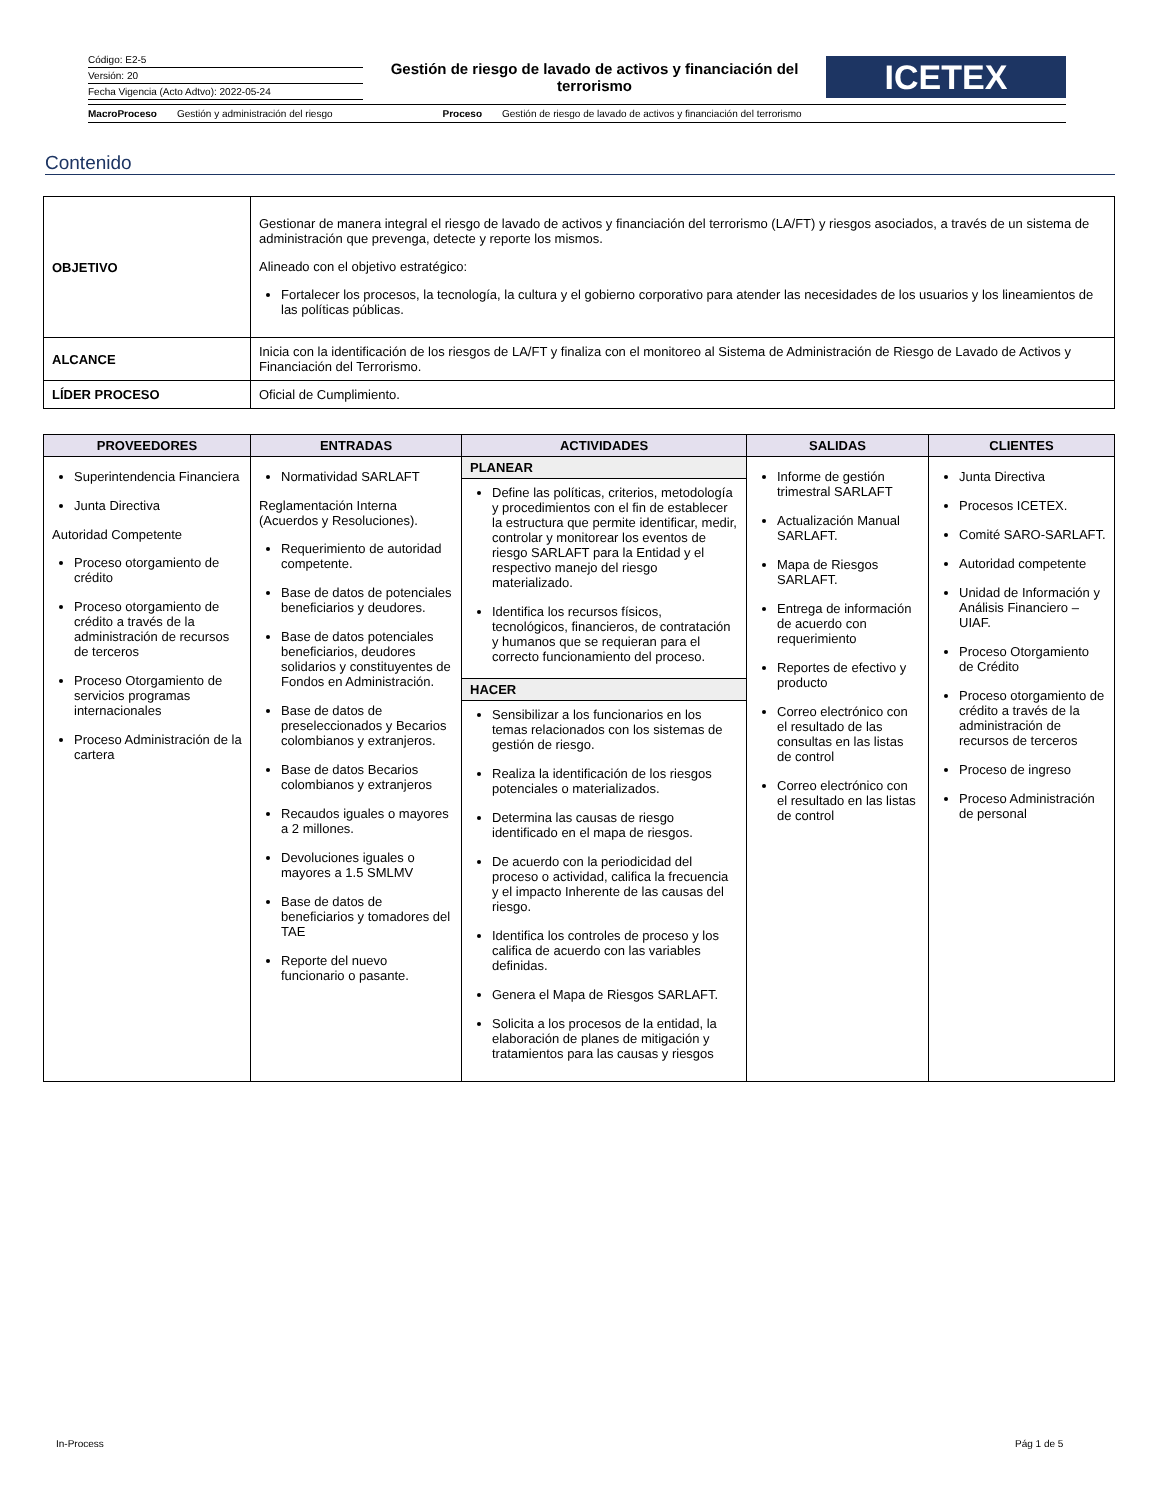Código: E2-5
Versión: 20
Fecha Vigencia (Acto Adtvo): 2022-05-24
Gestión de riesgo de lavado de activos y financiación del terrorismo
ICETEX
MacroProceso Gestión y administración del riesgo Proceso Gestión de riesgo de lavado de activos y financiación del terrorismo
Contenido
| OBJETIVO | Gestionar de manera integral el riesgo de lavado de activos y financiación del terrorismo (LA/FT) y riesgos asociados, a través de un sistema de administración que prevenga, detecte y reporte los mismos. Alineado con el objetivo estratégico: Fortalecer los procesos, la tecnología, la cultura y el gobierno corporativo para atender las necesidades de los usuarios y los lineamientos de las políticas públicas. |
| ALCANCE | Inicia con la identificación de los riesgos de LA/FT y finaliza con el monitoreo al Sistema de Administración de Riesgo de Lavado de Activos y Financiación del Terrorismo. |
| LÍDER PROCESO | Oficial de Cumplimiento. |
| PROVEEDORES | ENTRADAS | ACTIVIDADES | SALIDAS | CLIENTES |
| --- | --- | --- | --- | --- |
| Superintendencia Financiera Junta Directiva Autoridad Competente Proceso otorgamiento de crédito Proceso otorgamiento de crédito a través de la administración de recursos de terceros Proceso Otorgamiento de servicios programas internacionales Proceso Administración de la cartera | Normatividad SARLAFT Reglamentación Interna (Acuerdos y Resoluciones). Requerimiento de autoridad competente. Base de datos de potenciales beneficiarios y deudores. Base de datos potenciales beneficiarios, deudores solidarios y constituyentes de Fondos en Administración. Base de datos de preseleccionados y Becarios colombianos y extranjeros. Base de datos Becarios colombianos y extranjeros Recaudos iguales o mayores a 2 millones. Devoluciones iguales o mayores a 1.5 SMLMV Base de datos de beneficiarios y tomadores del TAE Reporte del nuevo funcionario o pasante. | PLANEAR Define las políticas, criterios, metodología y procedimientos con el fin de establecer la estructura que permite identificar, medir, controlar y monitorear los eventos de riesgo SARLAFT para la Entidad y el respectivo manejo del riesgo materializado. Identifica los recursos físicos, tecnológicos, financieros, de contratación y humanos que se requieran para el correcto funcionamiento del proceso. HACER Sensibilizar a los funcionarios en los temas relacionados con los sistemas de gestión de riesgo. Realiza la identificación de los riesgos potenciales o materializados. Determina las causas de riesgo identificado en el mapa de riesgos. De acuerdo con la periodicidad del proceso o actividad, califica la frecuencia y el impacto Inherente de las causas del riesgo. Identifica los controles de proceso y los califica de acuerdo con las variables definidas. Genera el Mapa de Riesgos SARLAFT. Solicita a los procesos de la entidad, la elaboración de planes de mitigación y tratamientos para las causas y riesgos | Informe de gestión trimestral SARLAFT Actualización Manual SARLAFT. Mapa de Riesgos SARLAFT. Entrega de información de acuerdo con requerimiento Reportes de efectivo y producto Correo electrónico con el resultado de las consultas en las listas de control Correo electrónico con el resultado en las listas de control | Junta Directiva Procesos ICETEX. Comité SARO-SARLAFT. Autoridad competente Unidad de Información y Análisis Financiero – UIAF. Proceso Otorgamiento de Crédito Proceso otorgamiento de crédito a través de la administración de recursos de terceros Proceso de ingreso Proceso Administración de personal |
In-Process Pág 1 de 5